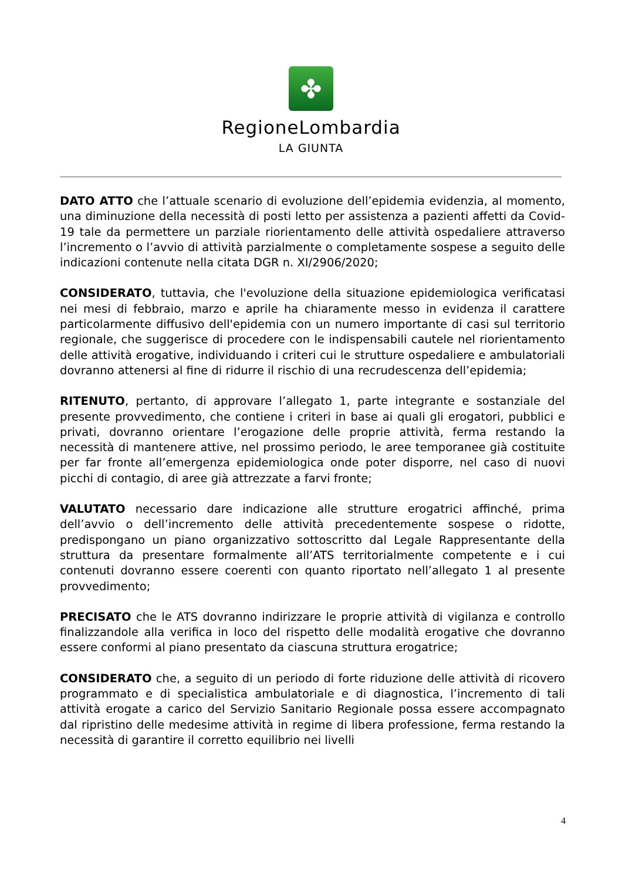✤
RegioneLombardia
LA GIUNTA
DATO ATTO che l’attuale scenario di evoluzione dell’epidemia evidenzia, al momento, una diminuzione della necessità di posti letto per assistenza a pazienti affetti da Covid-19 tale da permettere un parziale riorientamento delle attività ospedaliere attraverso l’incremento o l’avvio di attività parzialmente o completamente sospese a seguito delle indicazioni contenute nella citata DGR n. XI/2906/2020;
CONSIDERATO, tuttavia, che l'evoluzione della situazione epidemiologica verificatasi nei mesi di febbraio, marzo e aprile ha chiaramente messo in evidenza il carattere particolarmente diffusivo dell'epidemia con un numero importante di casi sul territorio regionale, che suggerisce di procedere con le indispensabili cautele nel riorientamento delle attività erogative, individuando i criteri cui le strutture ospedaliere e ambulatoriali dovranno attenersi al fine di ridurre il rischio di una recrudescenza dell’epidemia;
RITENUTO, pertanto, di approvare l’allegato 1, parte integrante e sostanziale del presente provvedimento, che contiene i criteri in base ai quali gli erogatori, pubblici e privati, dovranno orientare l’erogazione delle proprie attività, ferma restando la necessità di mantenere attive, nel prossimo periodo, le aree temporanee già costituite per far fronte all’emergenza epidemiologica onde poter disporre, nel caso di nuovi picchi di contagio, di aree già attrezzate a farvi fronte;
VALUTATO necessario dare indicazione alle strutture erogatrici affinché, prima dell’avvio o dell’incremento delle attività precedentemente sospese o ridotte, predispongano un piano organizzativo sottoscritto dal Legale Rappresentante della struttura da presentare formalmente all’ATS territorialmente competente e i cui contenuti dovranno essere coerenti con quanto riportato nell’allegato 1 al presente provvedimento;
PRECISATO che le ATS dovranno indirizzare le proprie attività di vigilanza e controllo finalizzandole alla verifica in loco del rispetto delle modalità erogative che dovranno essere conformi al piano presentato da ciascuna struttura erogatrice;
CONSIDERATO che, a seguito di un periodo di forte riduzione delle attività di ricovero programmato e di specialistica ambulatoriale e di diagnostica, l’incremento di tali attività erogate a carico del Servizio Sanitario Regionale possa essere accompagnato dal ripristino delle medesime attività in regime di libera professione, ferma restando la necessità di garantire il corretto equilibrio nei livelli
4